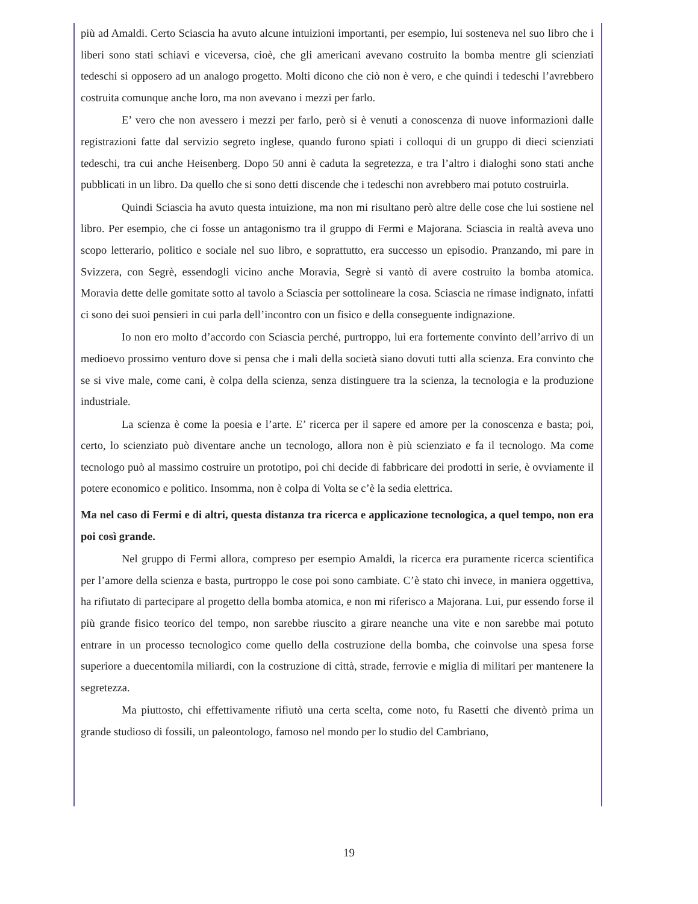più ad Amaldi. Certo Sciascia ha avuto alcune intuizioni importanti, per esempio, lui sosteneva nel suo libro che i liberi sono stati schiavi e viceversa, cioè, che gli americani avevano costruito la bomba mentre gli scienziati tedeschi si opposero ad un analogo progetto. Molti dicono che ciò non è vero, e che quindi i tedeschi l’avrebbero costruita comunque anche loro, ma non avevano i mezzi per farlo.
E’ vero che non avessero i mezzi per farlo, però si è venuti a conoscenza di nuove informazioni dalle registrazioni fatte dal servizio segreto inglese, quando furono spiati i colloqui di un gruppo di dieci scienziati tedeschi, tra cui anche Heisenberg. Dopo 50 anni è caduta la segretezza, e tra l’altro i dialoghi sono stati anche pubblicati in un libro. Da quello che si sono detti discende che i tedeschi non avrebbero mai potuto costruirla.
Quindi Sciascia ha avuto questa intuizione, ma non mi risultano però altre delle cose che lui sostiene nel libro. Per esempio, che ci fosse un antagonismo tra il gruppo di Fermi e Majorana. Sciascia in realtà aveva uno scopo letterario, politico e sociale nel suo libro, e soprattutto, era successo un episodio. Pranzando, mi pare in Svizzera, con Segrè, essendogli vicino anche Moravia, Segrè si vantò di avere costruito la bomba atomica. Moravia dette delle gomitate sotto al tavolo a Sciascia per sottolineare la cosa. Sciascia ne rimase indignato, infatti ci sono dei suoi pensieri in cui parla dell’incontro con un fisico e della conseguente indignazione.
Io non ero molto d’accordo con Sciascia perché, purtroppo, lui era fortemente convinto dell’arrivo di un medioevo prossimo venturo dove si pensa che i mali della società siano dovuti tutti alla scienza. Era convinto che se si vive male, come cani, è colpa della scienza, senza distinguere tra la scienza, la tecnologia e la produzione industriale.
La scienza è come la poesia e l’arte. E’ ricerca per il sapere ed amore per la conoscenza e basta; poi, certo, lo scienziato può diventare anche un tecnologo, allora non è più scienziato e fa il tecnologo. Ma come tecnologo può al massimo costruire un prototipo, poi chi decide di fabbricare dei prodotti in serie, è ovviamente il potere economico e politico. Insomma, non è colpa di Volta se c’è la sedia elettrica.
Ma nel caso di Fermi e di altri, questa distanza tra ricerca e applicazione tecnologica, a quel tempo, non era poi così grande.
Nel gruppo di Fermi allora, compreso per esempio Amaldi, la ricerca era puramente ricerca scientifica per l’amore della scienza e basta, purtroppo le cose poi sono cambiate. C’è stato chi invece, in maniera oggettiva, ha rifiutato di partecipare al progetto della bomba atomica, e non mi riferisco a Majorana. Lui, pur essendo forse il più grande fisico teorico del tempo, non sarebbe riuscito a girare neanche una vite e non sarebbe mai potuto entrare in un processo tecnologico come quello della costruzione della bomba, che coinvolse una spesa forse superiore a duecentomila miliardi, con la costruzione di città, strade, ferrovie e miglia di militari per mantenere la segretezza.
Ma piuttosto, chi effettivamente rifiutò una certa scelta, come noto, fu Rasetti che diventò prima un grande studioso di fossili, un paleontologo, famoso nel mondo per lo studio del Cambriano,
19